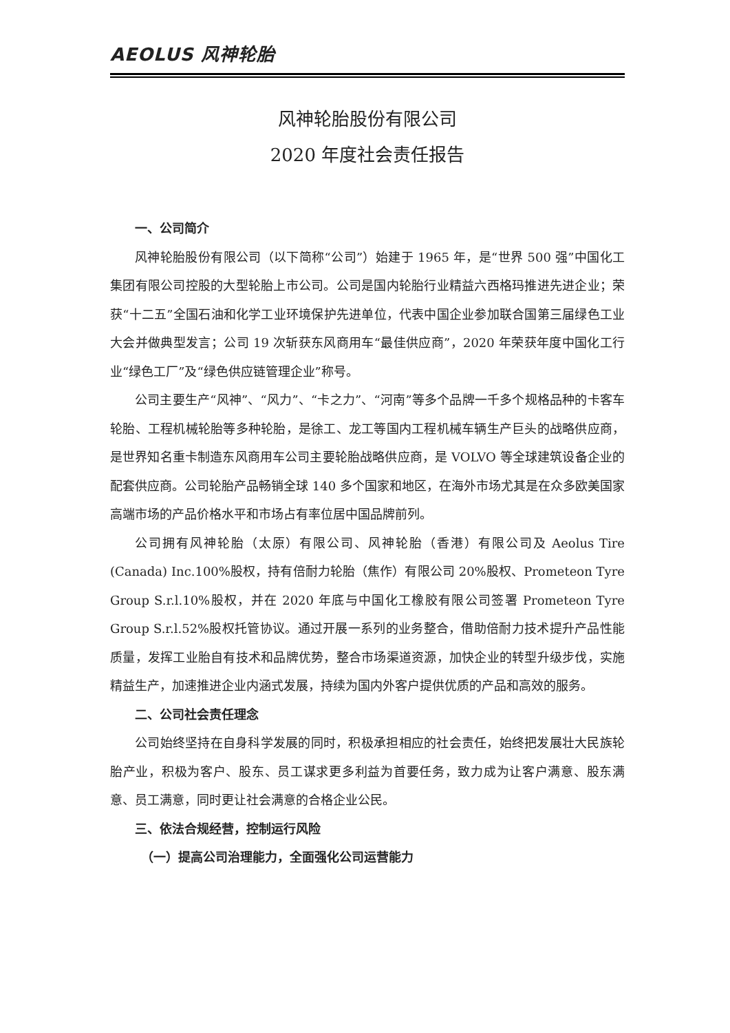AEOLUS 风神轮胎
风神轮胎股份有限公司
2020 年度社会责任报告
一、公司简介
风神轮胎股份有限公司（以下简称“公司”）始建于 1965 年，是“世界 500 强”中国化工集团有限公司控股的大型轮胎上市公司。公司是国内轮胎行业精益六西格玛推进先进企业；荣获“十二五”全国石油和化学工业环境保护先进单位，代表中国企业参加联合国第三届绿色工业大会并做典型发言；公司 19 次斩获东风商用车“最佳供应商”，2020 年荣获年度中国化工行业“绿色工厂”及“绿色供应链管理企业”称号。
公司主要生产“风神”、“风力”、“卡之力”、“河南”等多个品牌一千多个规格品种的卡客车轮胎、工程机械轮胎等多种轮胎，是徐工、龙工等国内工程机械车辆生产巨头的战略供应商，是世界知名重卡制造东风商用车公司主要轮胎战略供应商，是 VOLVO 等全球建筑设备企业的配套供应商。公司轮胎产品畅销全球 140 多个国家和地区，在海外市场尤其是在众多欧美国家高端市场的产品价格水平和市场占有率位居中国品牌前列。
公司拥有风神轮胎（太原）有限公司、风神轮胎（香港）有限公司及 Aeolus Tire (Canada) Inc.100%股权，持有倍耐力轮胎（焦作）有限公司 20%股权、Prometeon Tyre Group S.r.l.10%股权，并在 2020 年底与中国化工橡胶有限公司签署 Prometeon Tyre Group S.r.l.52%股权托管协议。通过开展一系列的业务整合，借助倍耐力技术提升产品性能质量，发挥工业胎自有技术和品牌优势，整合市场渠道资源，加快企业的转型升级步伐，实施精益生产，加速推进企业内涵式发展，持续为国内外客户提供优质的产品和高效的服务。
二、公司社会责任理念
公司始终坚持在自身科学发展的同时，积极承担相应的社会责任，始终把发展壮大民族轮胎产业，积极为客户、股东、员工谋求更多利益为首要任务，致力成为让客户满意、股东满意、员工满意，同时更让社会满意的合格企业公民。
三、依法合规经营，控制运行风险
（一）提高公司治理能力，全面强化公司运营能力